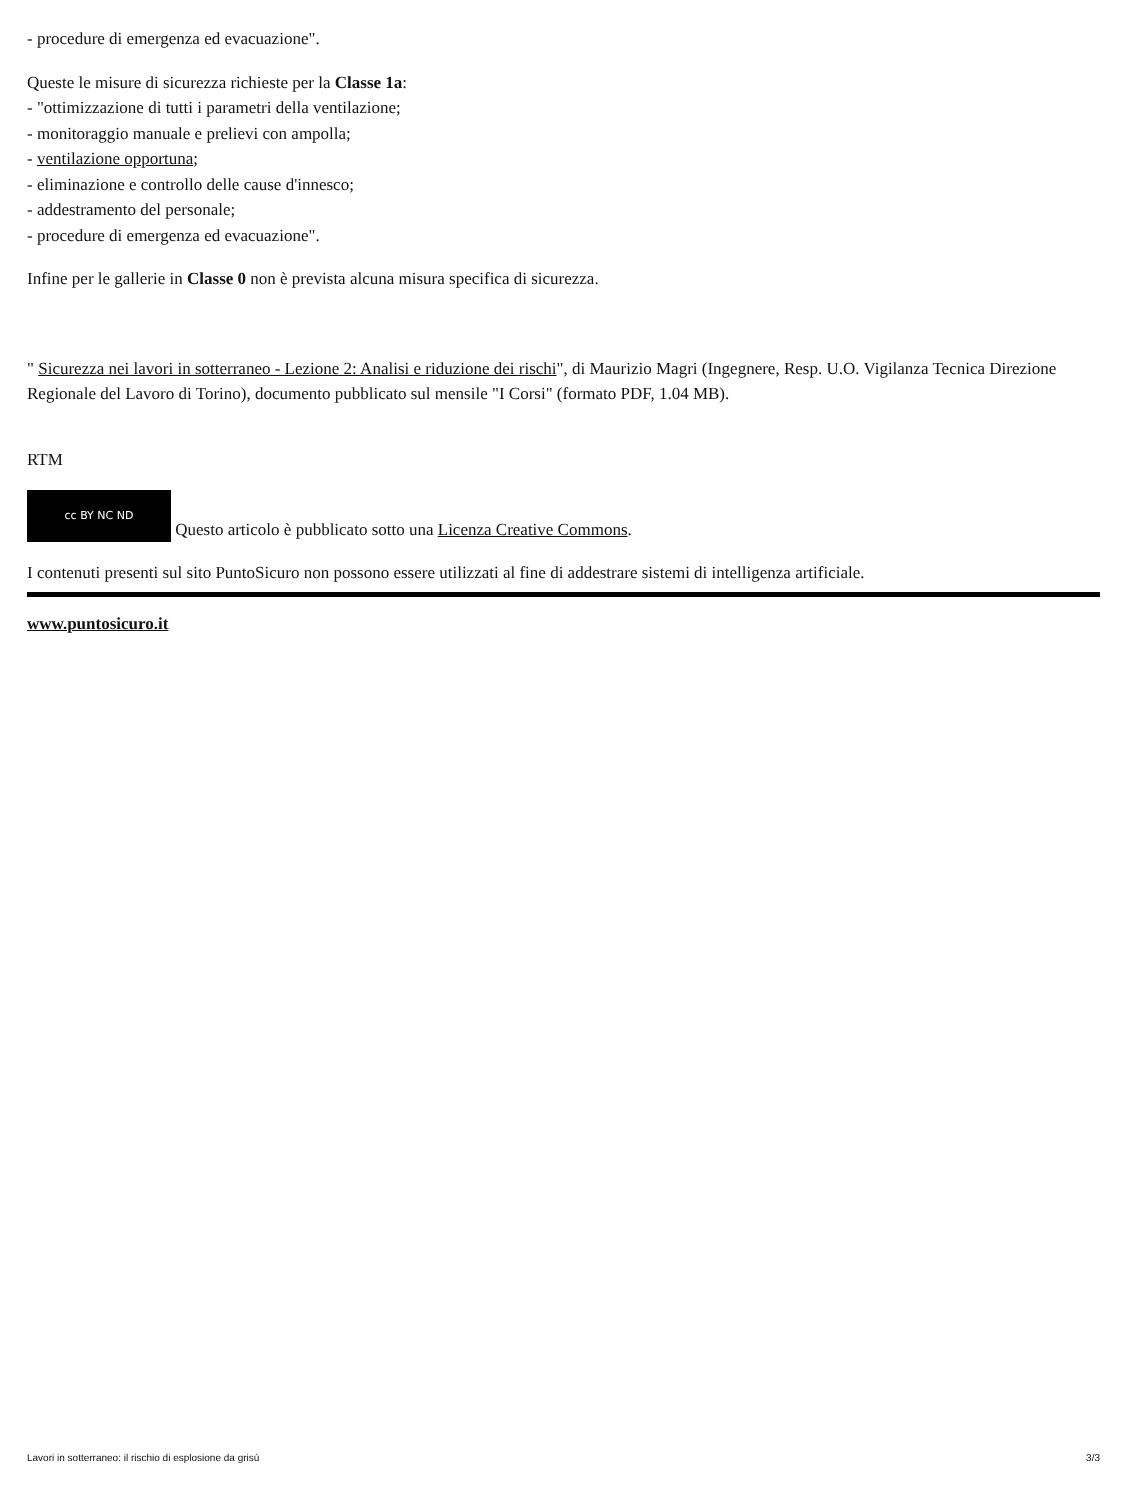- procedure di emergenza ed evacuazione".
Queste le misure di sicurezza richieste per la Classe 1a:
- "ottimizzazione di tutti i parametri della ventilazione;
- monitoraggio manuale e prelievi con ampolla;
- ventilazione opportuna;
- eliminazione e controllo delle cause d'innesco;
- addestramento del personale;
- procedure di emergenza ed evacuazione".
Infine per le gallerie in Classe 0 non è prevista alcuna misura specifica di sicurezza.
" Sicurezza nei lavori in sotterraneo - Lezione 2: Analisi e riduzione dei rischi", di Maurizio Magri (Ingegnere, Resp. U.O. Vigilanza Tecnica Direzione Regionale del Lavoro di Torino), documento pubblicato sul mensile "I Corsi" (formato PDF, 1.04 MB).
RTM
cc BY NC ND Questo articolo è pubblicato sotto una Licenza Creative Commons.
I contenuti presenti sul sito PuntoSicuro non possono essere utilizzati al fine di addestrare sistemi di intelligenza artificiale.
www.puntosicuro.it
Lavori in sotterraneo: il rischio di esplosione da grisù 3/3